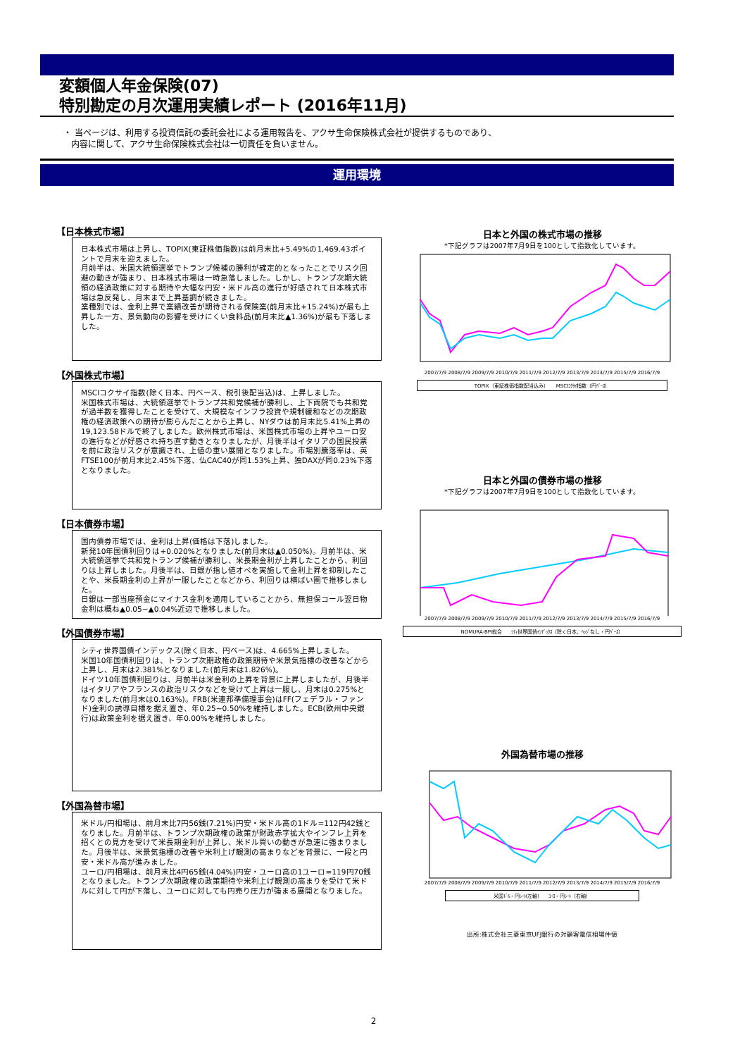変額個人年金保険(07)
特別勘定の月次運用実績レポート (2016年11月)
・ 当ページは、利用する投資信託の委託会社による運用報告を、アクサ生命保険株式会社が提供するものであり、
内容に関して、アクサ生命保険株式会社は一切責任を負いません。
運用環境
【日本株式市場】
日本株式市場は上昇し、TOPIX(東証株価指数)は前月末比+5.49%の1,469.43ポイントで月末を迎えました。
月前半は、米国大統領選挙でトランプ候補の勝利が確定的となったことでリスク回避の動きが強まり、日本株式市場は一時急落しました。しかし、トランプ次期大統領の経済政策に対する期待や大幅な円安・米ドル高の進行が好感されて日本株式市場は急反発し、月末まで上昇基調が続きました。
業種別では、金利上昇で業績改善が期待される保険業(前月末比+15.24%)が最も上昇した一方、景気動向の影響を受けにくい食料品(前月末比▲1.36%)が最も下落しました。
【外国株式市場】
MSCIコクサイ指数(除く日本、円ベース、税引後配当込)は、上昇しました。
米国株式市場は、大統領選挙でトランプ共和党候補が勝利し、上下両院でも共和党が過半数を獲得したことを受けて、大規模なインフラ投資や規制緩和などの次期政権の経済政策への期待が膨らんだことから上昇し、NYダウは前月末比5.41%上昇の19,123.58ドルで終了しました。欧州株式市場は、米国株式市場の上昇やユーロ安の進行などが好感され持ち直す動きとなりましたが、月後半はイタリアの国民投票を前に政治リスクが意識され、上値の重い展開となりました。市場別騰落率は、英FTSE100が前月末比2.45%下落、仏CAC40が同1.53%上昇、独DAXが同0.23%下落となりました。
【日本債券市場】
国内債券市場では、金利は上昇(価格は下落)しました。
新発10年国債利回りは+0.020%となりました(前月末は▲0.050%)。月前半は、米大統領選挙で共和党トランプ候補が勝利し、米長期金利が上昇したことから、利回りは上昇しました。月後半は、日銀が指し値オペを実施して金利上昇を抑制したことや、米長期金利の上昇が一服したことなどから、利回りは横ばい圏で推移しました。
日銀は一部当座預金にマイナス金利を適用していることから、無担保コール翌日物金利は概ね▲0.05~▲0.04%近辺で推移しました。
【外国債券市場】
シティ世界国債インデックス(除く日本、円ベース)は、4.665%上昇しました。
米国10年国債利回りは、トランプ次期政権の政策期待や米景気指標の改善などから上昇し、月末は2.381%となりました(前月末は1.826%)。
ドイツ10年国債利回りは、月前半は米金利の上昇を背景に上昇しましたが、月後半はイタリアやフランスの政治リスクなどを受けて上昇は一服し、月末は0.275%となりました(前月末は0.163%)。FRB(米連邦準備理事会)はFF(フェデラル・ファンド)金利の誘導目標を据え置き、年0.25~0.50%を維持しました。ECB(欧州中央銀行)は政策金利を据え置き、年0.00%を維持しました。
【外国為替市場】
米ドル/円相場は、前月末比7円56銭(7.21%)円安・米ドル高の1ドル=112円42銭となりました。月前半は、トランプ次期政権の政策が財政赤字拡大やインフレ上昇を招くとの見方を受けて米長期金利が上昇し、米ドル買いの動きが急速に強まりました。月後半は、米景気指標の改善や米利上げ観測の高まりなどを背景に、一段と円安・米ドル高が進みました。
ユーロ/円相場は、前月末比4円65銭(4.04%)円安・ユーロ高の1ユーロ=119円70銭となりました。トランプ次期政権の政策期待や米利上げ観測の高まりを受けて米ドルに対して円が下落し、ユーロに対しても円売り圧力が強まる展開となりました。
日本と外国の株式市場の推移
*下記グラフは2007年7月9日を100として指数化しています。
2007/7/9 2008/7/9 2009/7/9 2010/7/9 2011/7/9 2012/7/9 2013/7/9 2014/7/9 2015/7/9 2016/7/9
TOPIX（東証株価指数配当込み） MSCIｺｸｻｲ指数（円ﾍﾞｰｽ）
日本と外国の債券市場の推移
*下記グラフは2007年7月9日を100として指数化しています。
2007/7/9 2008/7/9 2009/7/9 2010/7/9 2011/7/9 2012/7/9 2013/7/9 2014/7/9 2015/7/9 2016/7/9
NOMURA-BPI総合 ｼﾃｨ世界国債ｲﾝﾃﾞｯｸｽ（除く日本、ﾍｯｼﾞなし・円ﾍﾞｰｽ）
外国為替市場の推移
2007/7/9 2008/7/9 2009/7/9 2010/7/9 2011/7/9 2012/7/9 2013/7/9 2014/7/9 2015/7/9 2016/7/9
米国ﾄﾞﾙ・円ﾚｰﾄ(左軸) ﾕｰﾛ・円ﾚｰﾄ（右軸）
出所:株式会社三菱東京UFJ銀行の対顧客電信相場仲値
2